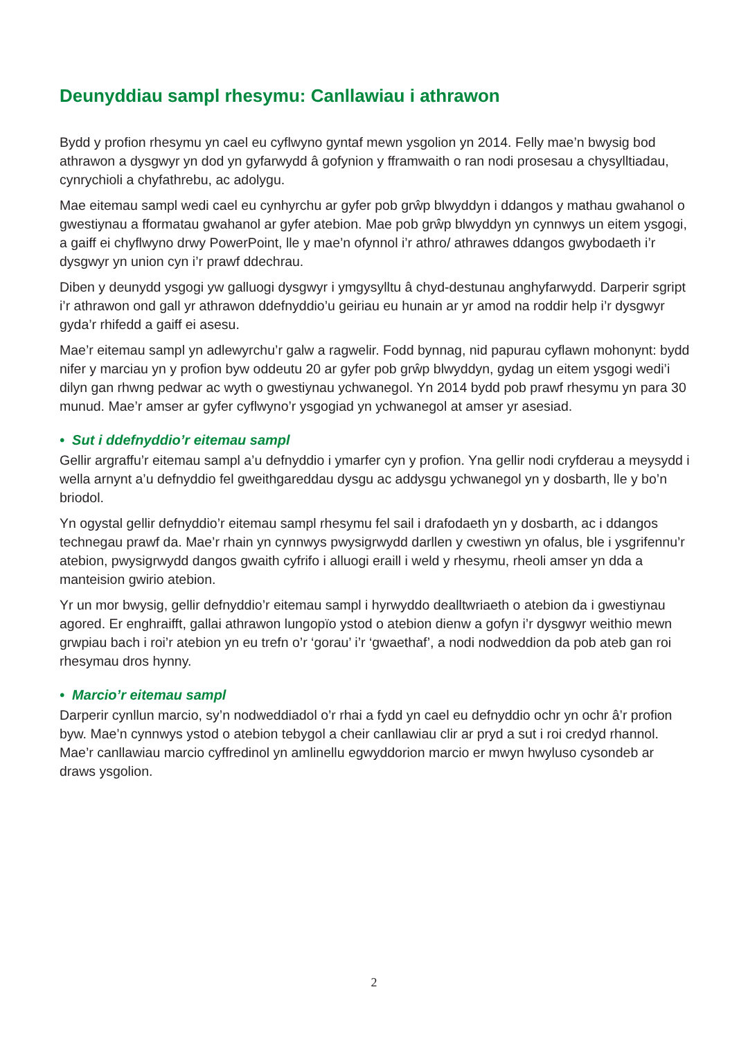Deunyddiau sampl rhesymu: Canllawiau i athrawon
Bydd y profion rhesymu yn cael eu cyflwyno gyntaf mewn ysgolion yn 2014. Felly mae’n bwysig bod athrawon a dysgwyr yn dod yn gyfarwydd â gofynion y fframwaith o ran nodi prosesau a chysylltiadau, cynrychioli a chyfathrebu, ac adolygu.
Mae eitemau sampl wedi cael eu cynhyrchu ar gyfer pob grŵp blwyddyn i ddangos y mathau gwahanol o gwestiynau a fformatau gwahanol ar gyfer atebion. Mae pob grŵp blwyddyn yn cynnwys un eitem ysgogi, a gaiff ei chyflwyno drwy PowerPoint, lle y mae’n ofynnol i’r athro/ athrawes ddangos gwybodaeth i’r dysgwyr yn union cyn i’r prawf ddechrau.
Diben y deunydd ysgogi yw galluogi dysgwyr i ymgysylltu â chyd-destunau anghyfarwydd. Darperir sgript i’r athrawon ond gall yr athrawon ddefnyddio’u geiriau eu hunain ar yr amod na roddir help i’r dysgwyr gyda’r rhifedd a gaiff ei asesu.
Mae’r eitemau sampl yn adlewyrchu’r galw a ragwelir. Fodd bynnag, nid papurau cyflawn mohonynt: bydd nifer y marciau yn y profion byw oddeutu 20 ar gyfer pob grŵp blwyddyn, gydag un eitem ysgogi wedi’i dilyn gan rhwng pedwar ac wyth o gwestiynau ychwanegol. Yn 2014 bydd pob prawf rhesymu yn para 30 munud. Mae’r amser ar gyfer cyflwyno’r ysgogiad yn ychwanegol at amser yr asesiad.
• Sut i ddefnyddio’r eitemau sampl
Gellir argraffu’r eitemau sampl a’u defnyddio i ymarfer cyn y profion. Yna gellir nodi cryfderau a meysydd i wella arnynt a’u defnyddio fel gweithgareddau dysgu ac addysgu ychwanegol yn y dosbarth, lle y bo’n briodol.
Yn ogystal gellir defnyddio’r eitemau sampl rhesymu fel sail i drafodaeth yn y dosbarth, ac i ddangos technegau prawf da. Mae’r rhain yn cynnwys pwysigrwydd darllen y cwestiwn yn ofalus, ble i ysgrifennu’r atebion, pwysigrwydd dangos gwaith cyfrifo i alluogi eraill i weld y rhesymu, rheoli amser yn dda a manteision gwirio atebion.
Yr un mor bwysig, gellir defnyddio’r eitemau sampl i hyrwyddo dealltwriaeth o atebion da i gwestiynau agored. Er enghraifft, gallai athrawon lungopïo ystod o atebion dienw a gofyn i’r dysgwyr weithio mewn grwpiau bach i roi’r atebion yn eu trefn o’r ‘gorau’ i’r ‘gwaethaf’, a nodi nodweddion da pob ateb gan roi rhesymau dros hynny.
• Marcio’r eitemau sampl
Darperir cynllun marcio, sy’n nodweddiadol o’r rhai a fydd yn cael eu defnyddio ochr yn ochr â’r profion byw. Mae’n cynnwys ystod o atebion tebygol a cheir canllawiau clir ar pryd a sut i roi credyd rhannol. Mae’r canllawiau marcio cyffredinol yn amlinellu egwyddorion marcio er mwyn hwyluso cysondeb ar draws ysgolion.
2